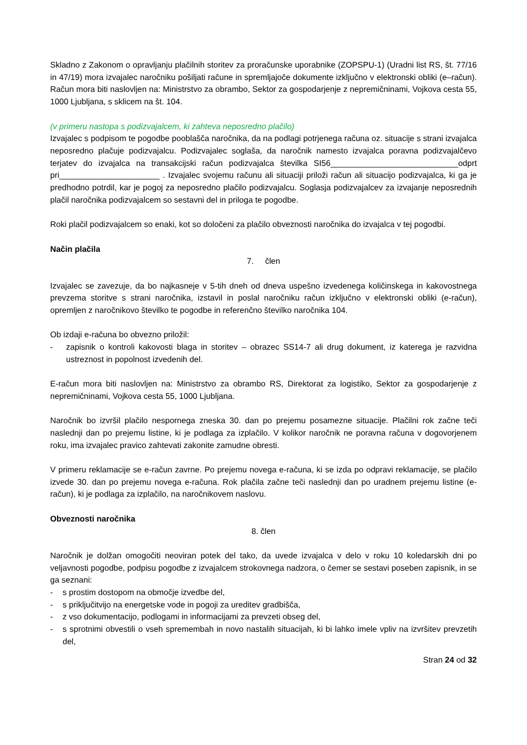Skladno z Zakonom o opravljanju plačilnih storitev za proračunske uporabnike (ZOPSPU-1) (Uradni list RS, št. 77/16 in 47/19) mora izvajalec naročniku pošiljati račune in spremljajoče dokumente izključno v elektronski obliki (e–račun). Račun mora biti naslovljen na: Ministrstvo za obrambo, Sektor za gospodarjenje z nepremičninami, Vojkova cesta 55, 1000 Ljubljana, s sklicem na št. 104.
(v primeru nastopa s podizvajalcem, ki zahteva neposredno plačilo)
Izvajalec s podpisom te pogodbe pooblašča naročnika, da na podlagi potrjenega računa oz. situacije s strani izvajalca neposredno plačuje podizvajalcu. Podizvajalec soglaša, da naročnik namesto izvajalca poravna podizvajalčevo terjatev do izvajalca na transakcijski račun podizvajalca številka SI56____________________________odprt pri______________________ . Izvajalec svojemu računu ali situaciji priloži račun ali situacijo podizvajalca, ki ga je predhodno potrdil, kar je pogoj za neposredno plačilo podizvajalcu. Soglasja podizvajalcev za izvajanje neposrednih plačil naročnika podizvajalcem so sestavni del in priloga te pogodbe.
Roki plačil podizvajalcem so enaki, kot so določeni za plačilo obveznosti naročnika do izvajalca v tej pogodbi.
Način plačila
7. člen
Izvajalec se zavezuje, da bo najkasneje v 5-tih dneh od dneva uspešno izvedenega količinskega in kakovostnega prevzema storitve s strani naročnika, izstavil in poslal naročniku račun izključno v elektronski obliki (e-račun), opremljen z naročnikovo številko te pogodbe in referenčno številko naročnika 104.
Ob izdaji e-računa bo obvezno priložil:
- zapisnik o kontroli kakovosti blaga in storitev – obrazec SS14-7 ali drug dokument, iz katerega je razvidna ustreznost in popolnost izvedenih del.
E-račun mora biti naslovljen na: Ministrstvo za obrambo RS, Direktorat za logistiko, Sektor za gospodarjenje z nepremičninami, Vojkova cesta 55, 1000 Ljubljana.
Naročnik bo izvršil plačilo nespornega zneska 30. dan po prejemu posamezne situacije. Plačilni rok začne teči naslednji dan po prejemu listine, ki je podlaga za izplačilo. V kolikor naročnik ne poravna računa v dogovorjenem roku, ima izvajalec pravico zahtevati zakonite zamudne obresti.
V primeru reklamacije se e-račun zavrne. Po prejemu novega e-računa, ki se izda po odpravi reklamacije, se plačilo izvede 30. dan po prejemu novega e-računa. Rok plačila začne teči naslednji dan po uradnem prejemu listine (e-račun), ki je podlaga za izplačilo, na naročnikovem naslovu.
Obveznosti naročnika
8. člen
Naročnik je dolžan omogočiti neoviran potek del tako, da uvede izvajalca v delo v roku 10 koledarskih dni po veljavnosti pogodbe, podpisu pogodbe z izvajalcem strokovnega nadzora, o čemer se sestavi poseben zapisnik, in se ga seznani:
- s prostim dostopom na območje izvedbe del,
- s priključitvijo na energetske vode in pogoji za ureditev gradbišča,
- z vso dokumentacijo, podlogami in informacijami za prevzeti obseg del,
- s sprotnimi obvestili o vseh spremembah in novo nastalih situacijah, ki bi lahko imele vpliv na izvršitev prevzetih del,
Stran 24 od 32